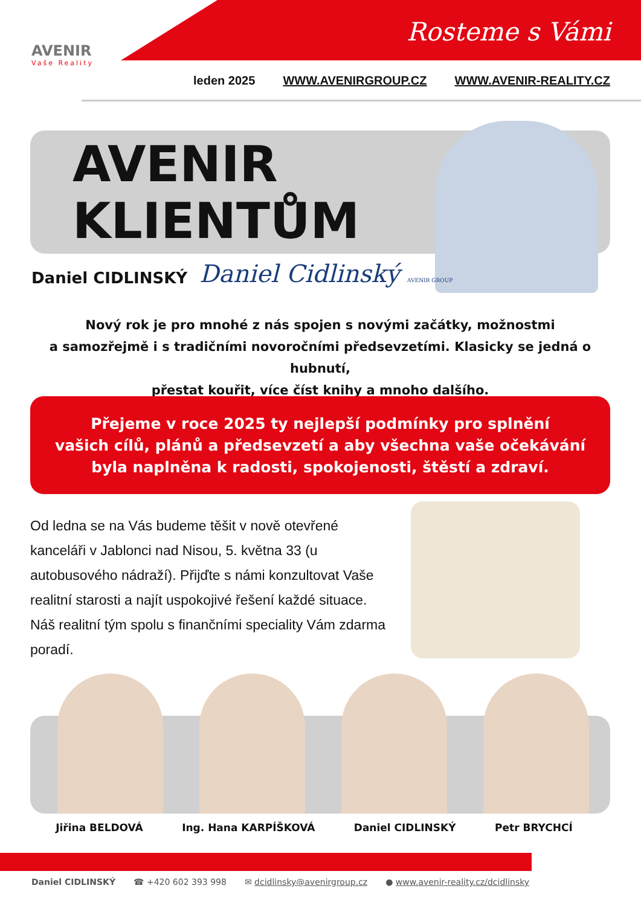Rosteme s Vámi
AVENIR
Vaše Reality
leden 2025 WWW.AVENIRGROUP.CZ WWW.AVENIR-REALITY.CZ
AVENIR
KLIENTŮM
Daniel CIDLINSKÝ Daniel Cidlinský AVENIR GROUP
Nový rok je pro mnohé z nás spojen s novými začátky, možnostmi
a samozřejmě i s tradičními novoročními předsevzetími. Klasicky se jedná o hubnutí,
přestat kouřit, více číst knihy a mnoho dalšího.
Přejeme v roce 2025 ty nejlepší podmínky pro splnění
vašich cílů, plánů a předsevzetí a aby všechna vaše očekávání
byla naplněna k radosti, spokojenosti, štěstí a zdraví.
Od ledna se na Vás budeme těšit v nově otevřené kanceláři v Jablonci nad Nisou, 5. května 33 (u autobusového nádraží). Přijďte s námi konzultovat Vaše realitní starosti a najít uspokojivé řešení každé situace. Náš realitní tým spolu s finančními speciality Vám zdarma poradí.
Jiřina BELDOVÁ Ing. Hana KARPÍŠKOVÁ Daniel CIDLINSKÝ Petr BRYCHCÍ
Daniel CIDLINSKÝ ☎ +420 602 393 998 ✉ dcidlinsky@avenirgroup.cz ● www.avenir-reality.cz/dcidlinsky